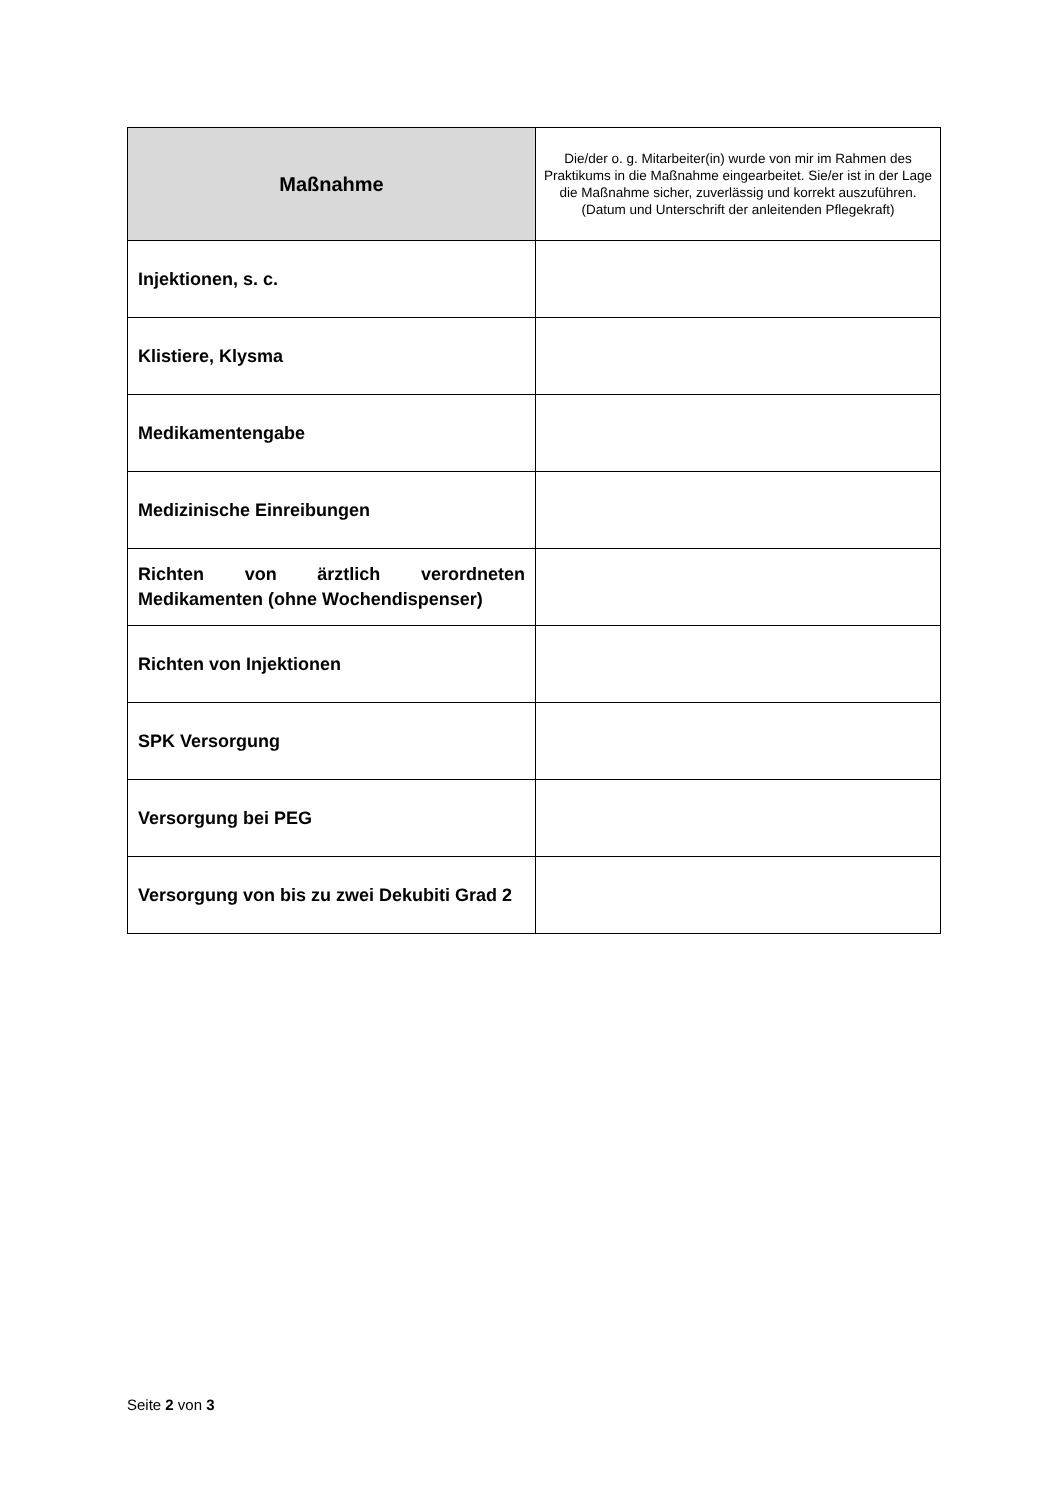| Maßnahme | Die/der o. g. Mitarbeiter(in) wurde von mir im Rahmen des Praktikums in die Maßnahme eingearbeitet. Sie/er ist in der Lage die Maßnahme sicher, zuverlässig und korrekt auszuführen. (Datum und Unterschrift der anleitenden Pflegekraft) |
| --- | --- |
| Injektionen, s. c. | |
| Klistiere, Klysma | |
| Medikamentengabe | |
| Medizinische Einreibungen | |
| Richten von ärztlich verordneten Medikamenten (ohne Wochendispenser) | |
| Richten von Injektionen | |
| SPK Versorgung | |
| Versorgung bei PEG | |
| Versorgung von bis zu zwei Dekubiti Grad 2 | |
Seite 2 von 3